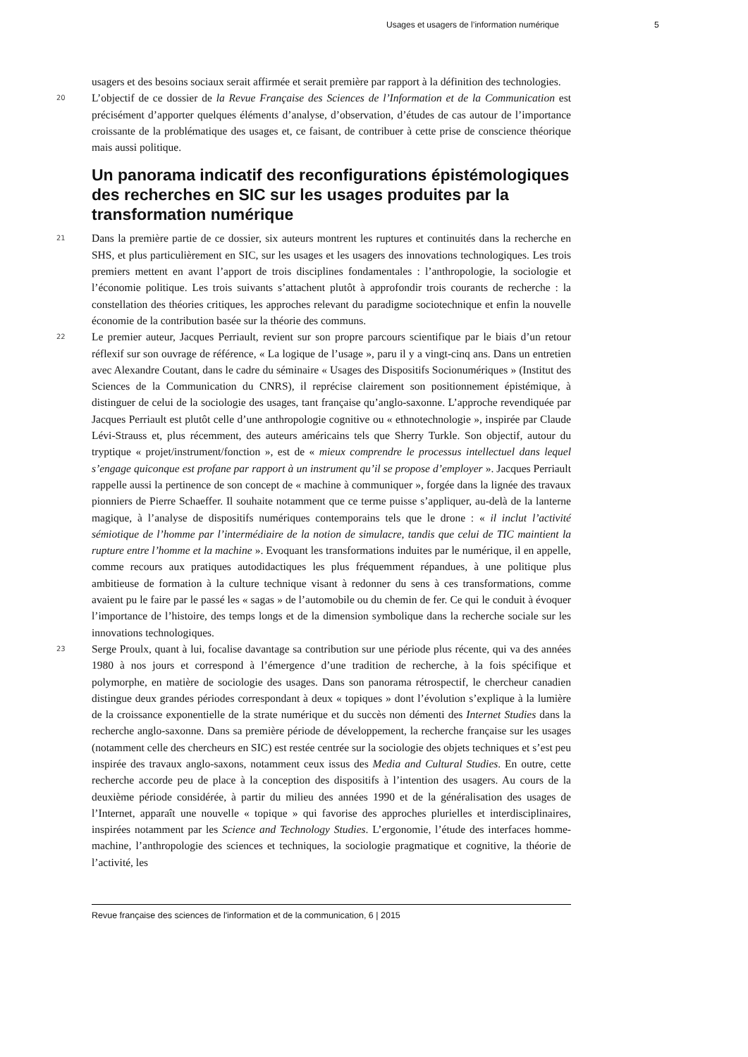Usages et usagers de l’information numérique 5
usagers et des besoins sociaux serait affirmée et serait première par rapport à la définition des technologies.
20 L’objectif de ce dossier de la Revue Française des Sciences de l’Information et de la Communication est précisément d’apporter quelques éléments d’analyse, d’observation, d’études de cas autour de l’importance croissante de la problématique des usages et, ce faisant, de contribuer à cette prise de conscience théorique mais aussi politique.
Un panorama indicatif des reconfigurations épistémologiques des recherches en SIC sur les usages produites par la transformation numérique
21 Dans la première partie de ce dossier, six auteurs montrent les ruptures et continuités dans la recherche en SHS, et plus particulièrement en SIC, sur les usages et les usagers des innovations technologiques. Les trois premiers mettent en avant l’apport de trois disciplines fondamentales : l’anthropologie, la sociologie et l’économie politique. Les trois suivants s’attachent plutôt à approfondir trois courants de recherche : la constellation des théories critiques, les approches relevant du paradigme sociotechnique et enfin la nouvelle économie de la contribution basée sur la théorie des communs.
22 Le premier auteur, Jacques Perriault, revient sur son propre parcours scientifique par le biais d’un retour réflexif sur son ouvrage de référence, « La logique de l’usage », paru il y a vingt-cinq ans. Dans un entretien avec Alexandre Coutant, dans le cadre du séminaire « Usages des Dispositifs Socionumériques » (Institut des Sciences de la Communication du CNRS), il reprécise clairement son positionnement épistémique, à distinguer de celui de la sociologie des usages, tant française qu’anglo-saxonne. L’approche revendiquée par Jacques Perriault est plutôt celle d’une anthropologie cognitive ou « ethnotechnologie », inspirée par Claude Lévi-Strauss et, plus récemment, des auteurs américains tels que Sherry Turkle. Son objectif, autour du tryptique « projet/instrument/fonction », est de « mieux comprendre le processus intellectuel dans lequel s’engage quiconque est profane par rapport à un instrument qu’il se propose d’employer ». Jacques Perriault rappelle aussi la pertinence de son concept de « machine à communiquer », forgée dans la lignée des travaux pionniers de Pierre Schaeffer. Il souhaite notamment que ce terme puisse s’appliquer, au-delà de la lanterne magique, à l’analyse de dispositifs numériques contemporains tels que le drone : « il inclut l’activité sémiotique de l’homme par l’intermédiaire de la notion de simulacre, tandis que celui de TIC maintient la rupture entre l’homme et la machine ». Evoquant les transformations induites par le numérique, il en appelle, comme recours aux pratiques autodidactiques les plus fréquemment répandues, à une politique plus ambitieuse de formation à la culture technique visant à redonner du sens à ces transformations, comme avaient pu le faire par le passé les « sagas » de l’automobile ou du chemin de fer. Ce qui le conduit à évoquer l’importance de l’histoire, des temps longs et de la dimension symbolique dans la recherche sociale sur les innovations technologiques.
23 Serge Proulx, quant à lui, focalise davantage sa contribution sur une période plus récente, qui va des années 1980 à nos jours et correspond à l’émergence d’une tradition de recherche, à la fois spécifique et polymorphe, en matière de sociologie des usages. Dans son panorama rétrospectif, le chercheur canadien distingue deux grandes périodes correspondant à deux « topiques » dont l’évolution s’explique à la lumière de la croissance exponentielle de la strate numérique et du succès non démenti des Internet Studies dans la recherche anglo-saxonne. Dans sa première période de développement, la recherche française sur les usages (notamment celle des chercheurs en SIC) est restée centrée sur la sociologie des objets techniques et s’est peu inspirée des travaux anglo-saxons, notamment ceux issus des Media and Cultural Studies. En outre, cette recherche accorde peu de place à la conception des dispositifs à l’intention des usagers. Au cours de la deuxième période considérée, à partir du milieu des années 1990 et de la généralisation des usages de l’Internet, apparaît une nouvelle « topique » qui favorise des approches plurielles et interdisciplinaires, inspirées notamment par les Science and Technology Studies. L’ergonomie, l’étude des interfaces homme-machine, l’anthropologie des sciences et techniques, la sociologie pragmatique et cognitive, la théorie de l’activité, les
Revue française des sciences de l'information et de la communication, 6 | 2015